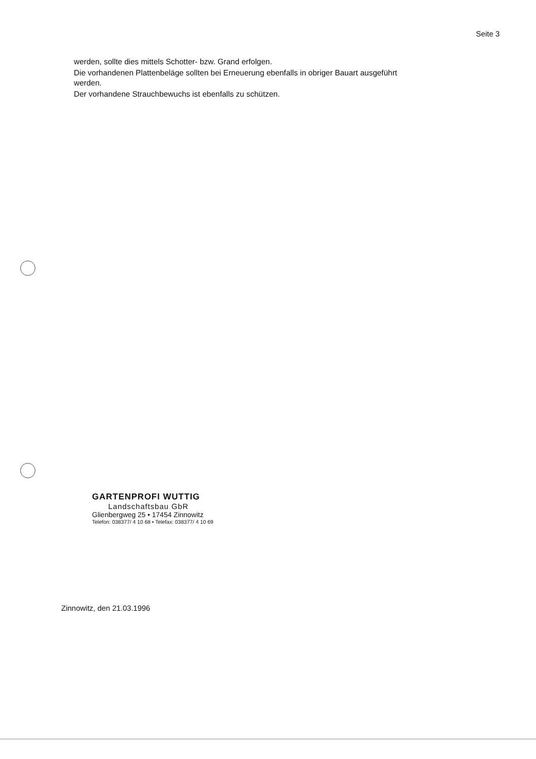Seite 3
werden, sollte dies mittels Schotter- bzw. Grand erfolgen.
Die vorhandenen Plattenbeläge sollten bei Erneuerung ebenfalls in obriger Bauart ausgeführt werden.
Der vorhandene Strauchbewuchs ist ebenfalls zu schützen.
GARTENPROFI WUTTIG
Landschaftsbau GbR
Glienbergweg 25 • 17454 Zinnowitz
Telefon: 038377/ 4 10 68 • Telefax: 038377/ 4 10 69
Zinnowitz, den 21.03.1996